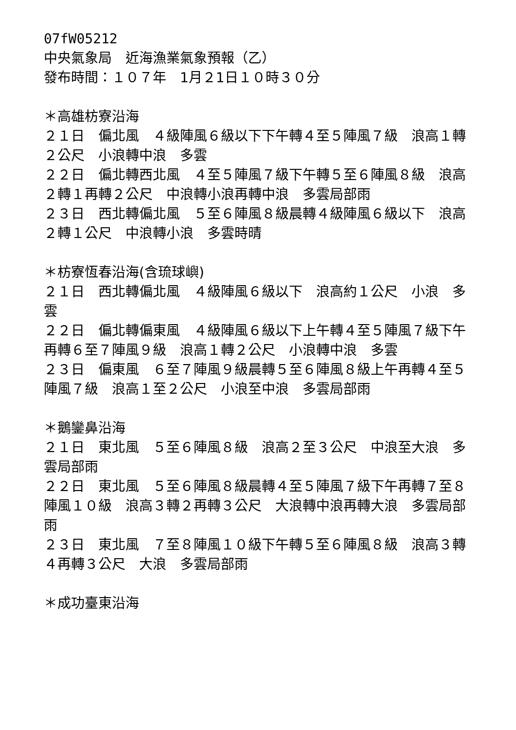07fW05212
中央氣象局　近海漁業氣象預報（乙）
發布時間：１０７年　1月２1日１０時３０分
＊高雄枋寮沿海
２１日　偏北風　４級陣風６級以下下午轉４至５陣風７級　浪高１轉２公尺　小浪轉中浪　多雲
２２日　偏北轉西北風　４至５陣風７級下午轉５至６陣風８級　浪高２轉１再轉２公尺　中浪轉小浪再轉中浪　多雲局部雨
２３日　西北轉偏北風　５至６陣風８級晨轉４級陣風６級以下　浪高２轉１公尺　中浪轉小浪　多雲時晴
＊枋寮恆春沿海(含琉球嶼)
２１日　西北轉偏北風　４級陣風６級以下　浪高約１公尺　小浪　多雲
２２日　偏北轉偏東風　４級陣風６級以下上午轉４至５陣風７級下午再轉６至７陣風９級　浪高１轉２公尺　小浪轉中浪　多雲
２３日　偏東風　６至７陣風９級晨轉５至６陣風８級上午再轉４至５陣風７級　浪高１至２公尺　小浪至中浪　多雲局部雨
＊鵝鑾鼻沿海
２１日　東北風　５至６陣風８級　浪高２至３公尺　中浪至大浪　多雲局部雨
２２日　東北風　５至６陣風８級晨轉４至５陣風７級下午再轉７至８陣風１０級　浪高３轉２再轉３公尺　大浪轉中浪再轉大浪　多雲局部雨
２３日　東北風　７至８陣風１０級下午轉５至６陣風８級　浪高３轉４再轉３公尺　大浪　多雲局部雨
＊成功臺東沿海